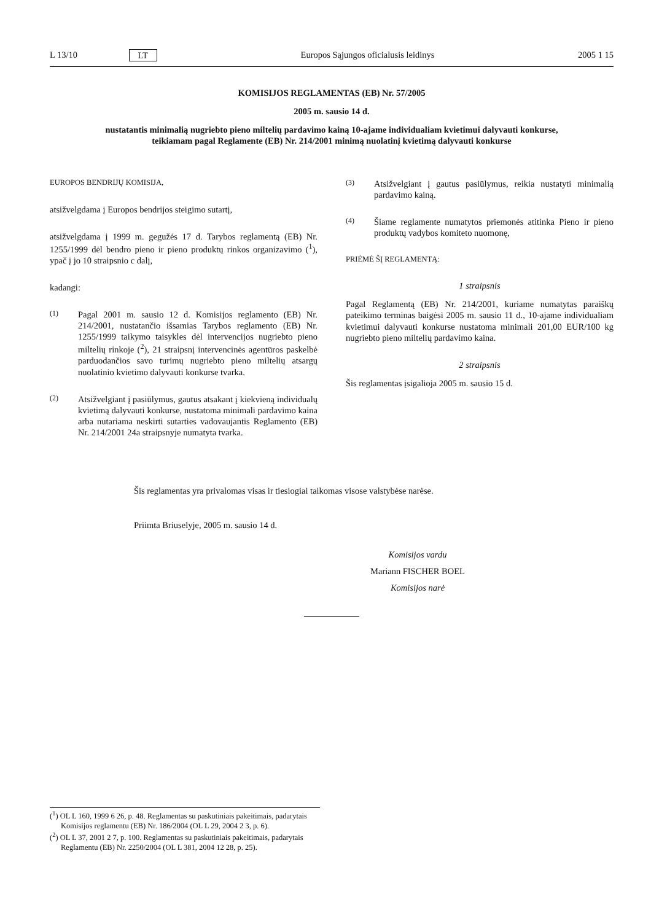L 13/10 LT Europos Sąjungos oficialusis leidinys 2005 1 15
KOMISIJOS REGLAMENTAS (EB) Nr. 57/2005
2005 m. sausio 14 d.
nustatantis minimalią nugriebto pieno miltelių pardavimo kainą 10-ajame individualiam kvietimui dalyvauti konkurse, teikiamam pagal Reglamente (EB) Nr. 214/2001 minimą nuolatinį kvietimą dalyvauti konkurse
EUROPOS BENDRIJŲ KOMISIJA,
atsižvelgdama į Europos bendrijos steigimo sutartį,
atsižvelgdama į 1999 m. gegužės 17 d. Tarybos reglamentą (EB) Nr. 1255/1999 dėl bendro pieno ir pieno produktų rinkos organizavimo (<sup>1</sup>), ypač į jo 10 straipsnio c dalį,
kadangi:
(1) Pagal 2001 m. sausio 12 d. Komisijos reglamento (EB) Nr. 214/2001, nustatančio išsamias Tarybos reglamento (EB) Nr. 1255/1999 taikymo taisykles dėl intervencijos nugriebto pieno miltelių rinkoje (<sup>2</sup>), 21 straipsnį intervencinės agentūros paskelbė parduodančios savo turimų nugriebto pieno miltelių atsargų nuolatinio kvietimo dalyvauti konkurse tvarka.
(2) Atsižvelgiant į pasiūlymus, gautus atsakant į kiekvieną individualų kvietimą dalyvauti konkurse, nustatoma minimali pardavimo kaina arba nutariama neskirti sutarties vadovaujantis Reglamento (EB) Nr. 214/2001 24a straipsnyje numatyta tvarka.
(3) Atsižvelgiant į gautus pasiūlymus, reikia nustatyti minimalią pardavimo kainą.
(4) Šiame reglamente numatytos priemonės atitinka Pieno ir pieno produktų vadybos komiteto nuomonę,
PRIĖMĖ ŠĮ REGLAMENTĄ:
1 straipsnis
Pagal Reglamentą (EB) Nr. 214/2001, kuriame numatytas paraiškų pateikimo terminas baigėsi 2005 m. sausio 11 d., 10-ajame individualiam kvietimui dalyvauti konkurse nustatoma minimali 201,00 EUR/100 kg nugriebto pieno miltelių pardavimo kaina.
2 straipsnis
Šis reglamentas įsigalioja 2005 m. sausio 15 d.
Šis reglamentas yra privalomas visas ir tiesiogiai taikomas visose valstybėse narėse.
Priimta Briuselyje, 2005 m. sausio 14 d.
Komisijos vardu
Mariann FISCHER BOEL
Komisijos narė
(<sup>1</sup>) OL L 160, 1999 6 26, p. 48. Reglamentas su paskutiniais pakeitimais, padarytais Komisijos reglamentu (EB) Nr. 186/2004 (OL L 29, 2004 2 3, p. 6).
(<sup>2</sup>) OL L 37, 2001 2 7, p. 100. Reglamentas su paskutiniais pakeitimais, padarytais Reglamentu (EB) Nr. 2250/2004 (OL L 381, 2004 12 28, p. 25).